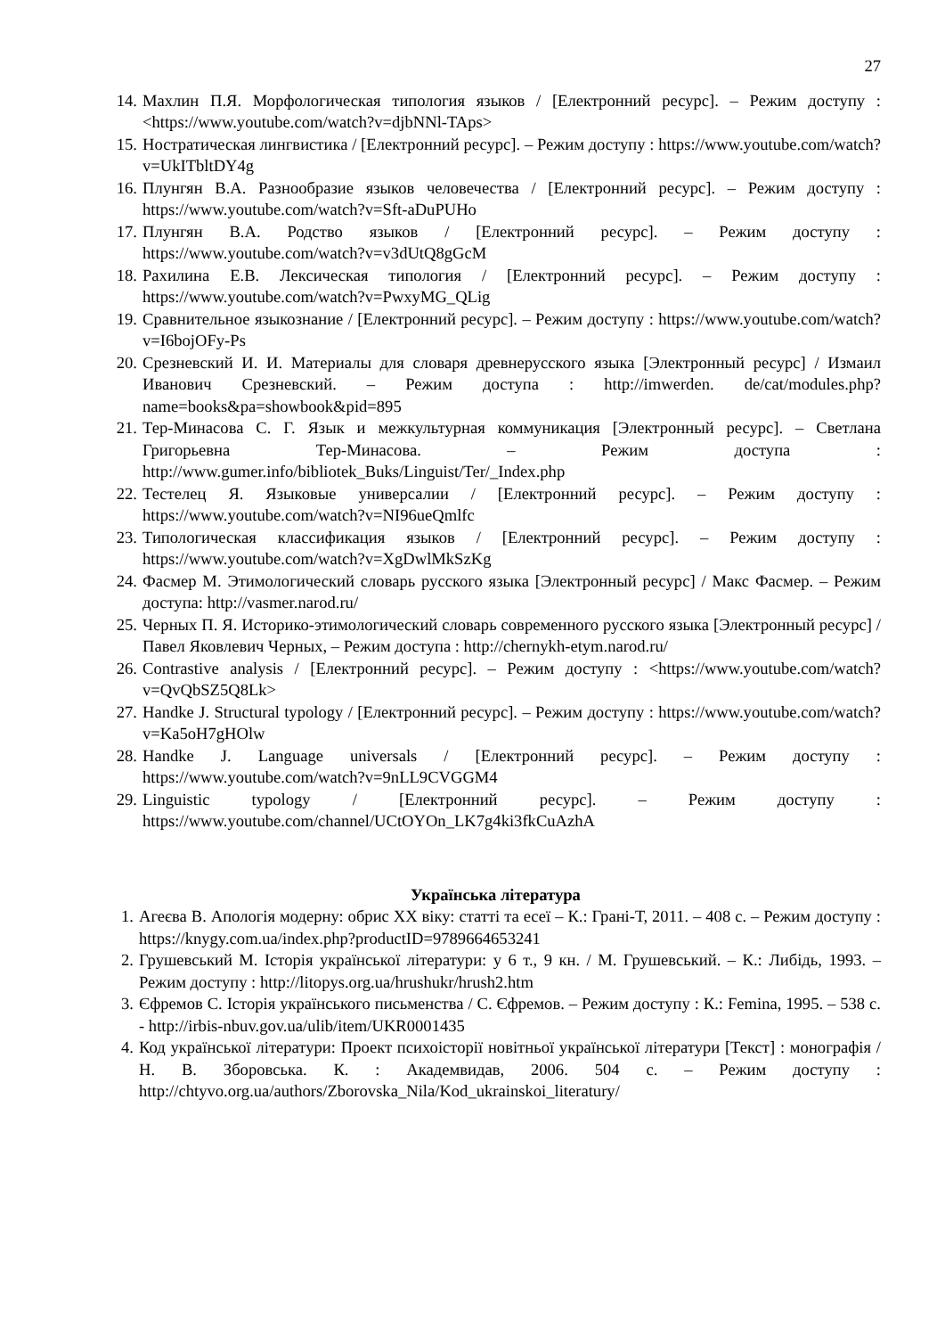27
14. Махлин П.Я. Морфологическая типология языков / [Електронний ресурс]. – Режим доступу : <https://www.youtube.com/watch?v=djbNNl-TAps>
15. Ностратическая лингвистика / [Електронний ресурс]. – Режим доступу : https://www.youtube.com/watch?v=UkITbltDY4g
16. Плунгян В.А. Разнообразие языков человечества / [Електронний ресурс]. – Режим доступу : https://www.youtube.com/watch?v=Sft-aDuPUHo
17. Плунгян В.А. Родство языков / [Електронний ресурс]. – Режим доступу : https://www.youtube.com/watch?v=v3dUtQ8gGcM
18. Рахилина Е.В. Лексическая типология / [Електронний ресурс]. – Режим доступу : https://www.youtube.com/watch?v=PwxyMG_QLig
19. Сравнительное языкознание / [Електронний ресурс]. – Режим доступу : https://www.youtube.com/watch?v=I6bojOFy-Ps
20. Срезневский И. И. Материалы для словаря древнерусского языка [Электронный ресурс] / Измаил Иванович Срезневский. – Режим доступа : http://imwerden. de/cat/modules.php?name=books&pa=showbook&pid=895
21. Тер-Минасова С. Г. Язык и межкультурная коммуникация [Электронный ресурс]. – Светлана Григорьевна Тер-Минасова. – Режим доступа : http://www.gumer.info/bibliotek_Buks/Linguist/Ter/_Index.php
22. Тестелец Я. Языковые универсалии / [Електронний ресурс]. – Режим доступу : https://www.youtube.com/watch?v=NI96ueQmlfc
23. Типологическая классификация языков / [Електронний ресурс]. – Режим доступу : https://www.youtube.com/watch?v=XgDwlMkSzKg
24. Фасмер М. Этимологический словарь русского языка [Электронный ресурс] / Макс Фасмер. – Режим доступа: http://vasmer.narod.ru/
25. Черных П. Я. Историко-этимологический словарь современного русского языка [Электронный ресурс] / Павел Яковлевич Черных, – Режим доступа : http://chernykh-etym.narod.ru/
26. Contrastive analysis / [Електронний ресурс]. – Режим доступу : <https://www.youtube.com/watch?v=QvQbSZ5Q8Lk>
27. Handke J. Structural typology / [Електронний ресурс]. – Режим доступу : https://www.youtube.com/watch?v=Ka5oH7gHOlw
28. Handke J. Language universals / [Електронний ресурс]. – Режим доступу : https://www.youtube.com/watch?v=9nLL9CVGGM4
29. Linguistic typology / [Електронний ресурс]. – Режим доступу : https://www.youtube.com/channel/UCtOYOn_LK7g4ki3fkCuAzhA
Українська література
1. Агеєва В. Апологія модерну: обрис ХХ віку: статті та есеї – К.: Грані-Т, 2011. – 408 с. – Режим доступу : https://knygy.com.ua/index.php?productID=9789664653241
2. Грушевський М. Історія української літератури: у 6 т., 9 кн. / М. Грушевський. – К.: Либідь, 1993. – Режим доступу : http://litopys.org.ua/hrushukr/hrush2.htm
3. Єфремов С. Історія українського письменства / С. Єфремов. – Режим доступу : К.: Femina, 1995. – 538 с. - http://irbis-nbuv.gov.ua/ulib/item/UKR0001435
4. Код української літератури: Проект психоісторії новітньої української літератури [Текст] : монографія / Н. В. Зборовська. К. : Академвидав, 2006. 504 с. – Режим доступу : http://chtyvo.org.ua/authors/Zborovska_Nila/Kod_ukrainskoi_literatury/